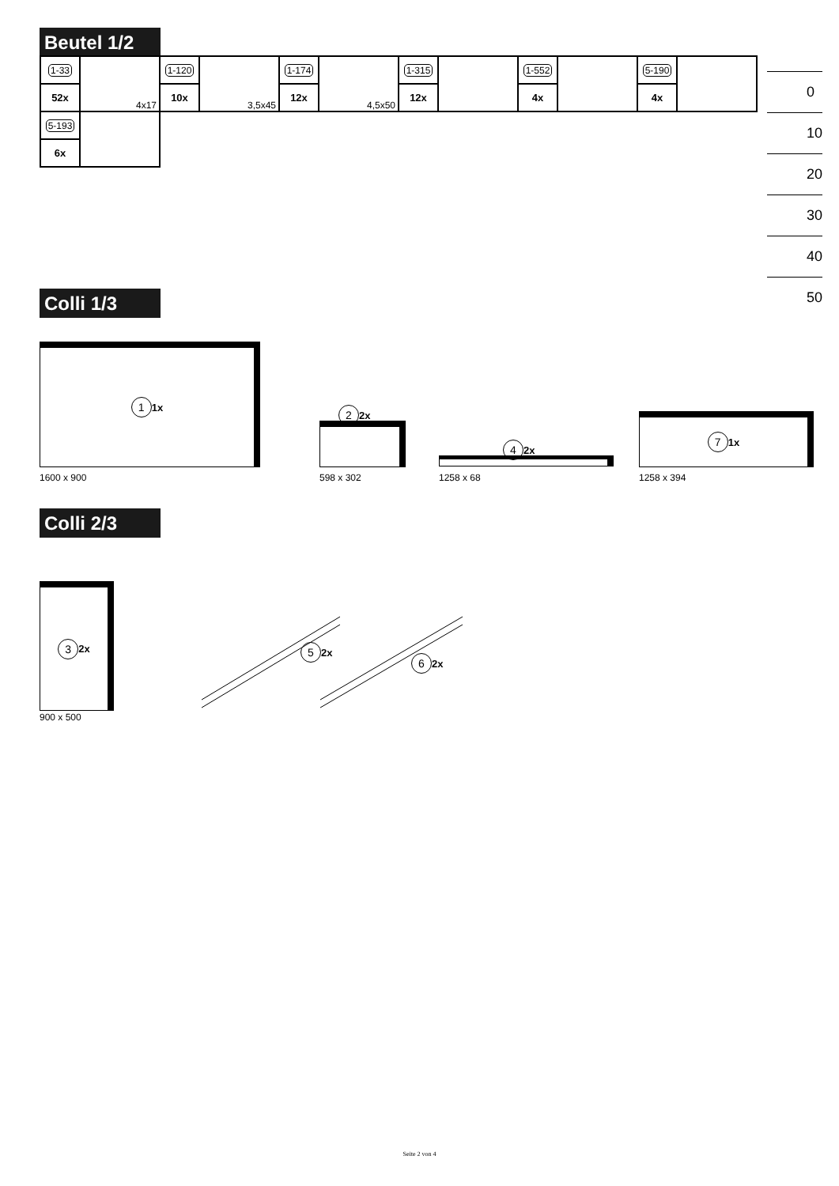Beutel 1/2
| 1-33 | 4x17 | 1-120 | 3,5x45 | 1-174 | 4,5x50 | 1-315 | | 1-552 | | 5-190 | |
| 52x | | 10x | | 12x | | 12x | | 4x | | 4x | |
| 5-193 | | | | | | | | | | | |
| 6x | | | | | | | | | | | |
0
10
20
30
40
50
Colli 1/3
1 1x
1600 x 900
2 2x
598 x 302
4 2x
1258 x 68
7 1x
1258 x 394
Colli 2/3
3 2x
900 x 500
5 2x
6 2x
Seite 2 von 4